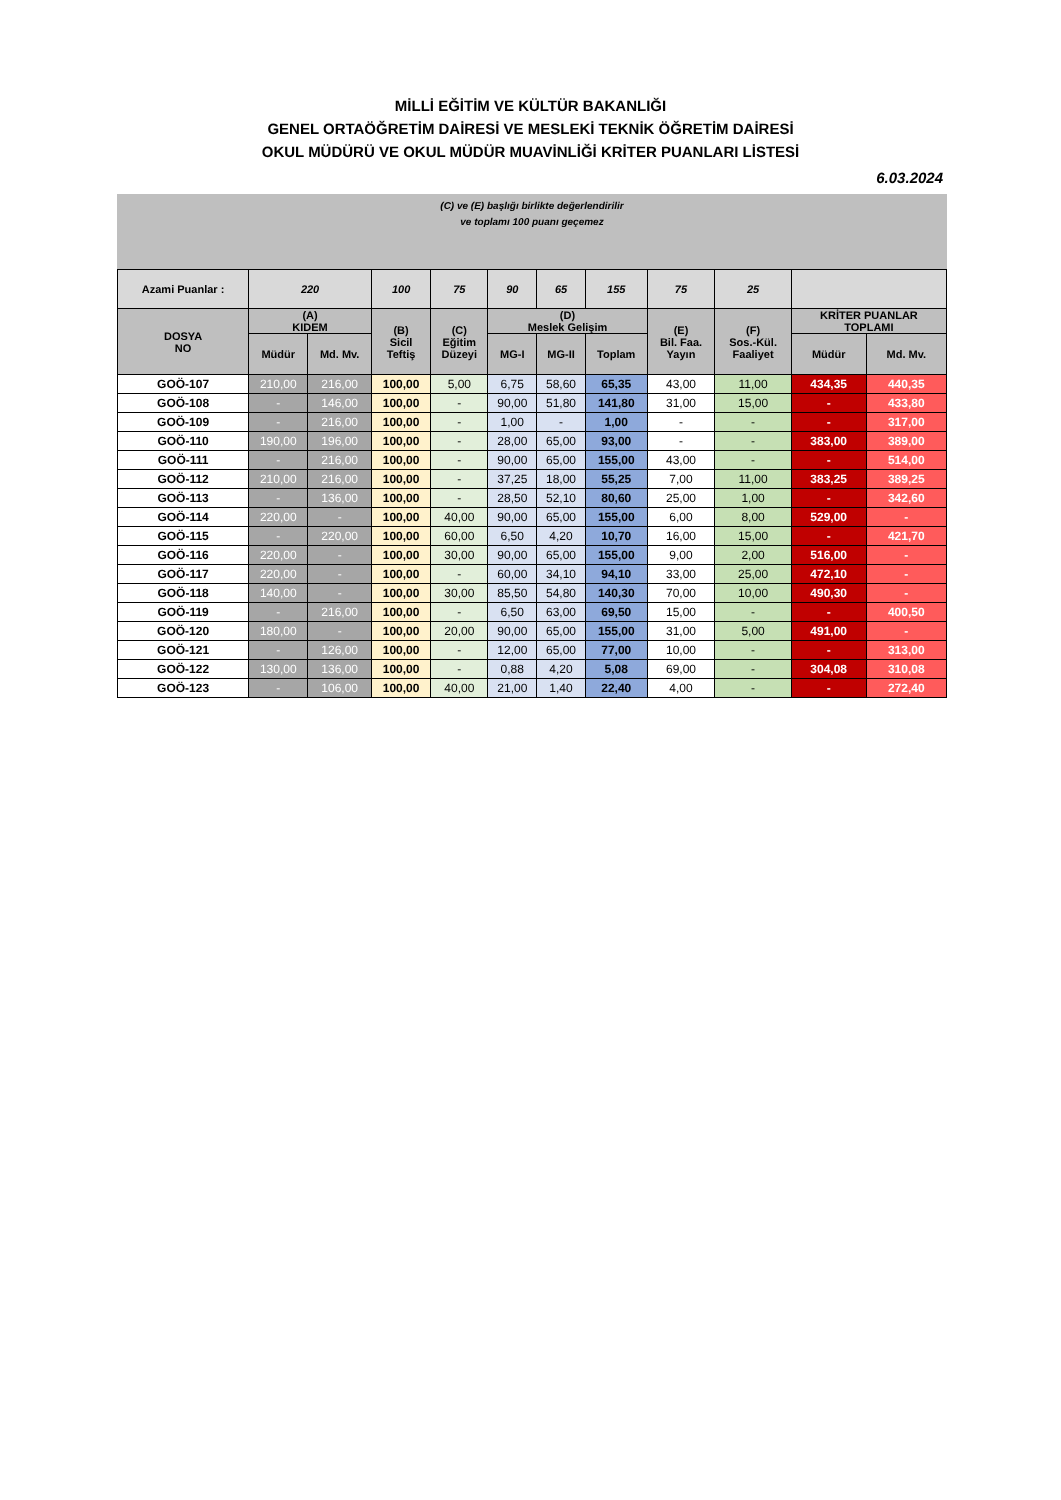MİLLİ EĞİTİM VE KÜLTÜR BAKANLIĞI
GENEL ORTAÖĞRETİM DAİRESİ VE MESLEKİ TEKNİK ÖĞRETİM DAİRESİ
OKUL MÜDÜRÜ VE OKUL MÜDÜR MUAVİNLİĞİ KRİTER PUANLARI LİSTESİ
6.03.2024
(C) ve (E) başlığı birlikte değerlendirilir
ve toplamı 100 puanı geçemez
| Azami Puanlar : | 220 | | 100 | 75 | 90 | 65 | 155 | 75 | 25 | | |
| --- | --- | --- | --- | --- | --- | --- | --- | --- | --- | --- | --- |
| DOSYA NO | (A) KIDEM | | (B) Sicil Teftiş | (C) Eğitim Düzeyi | (D) Meslek Gelişim | | | (E) Bil. Faa. Yayın | (F) Sos.-Kül. Faaliyet | KRİTER PUANLAR TOPLAMI | |
| | Müdür | Md. Mv. | | | MG-I | MG-II | Toplam | | | Müdür | Md. Mv. |
| GOÖ-107 | 210,00 | 216,00 | 100,00 | 5,00 | 6,75 | 58,60 | 65,35 | 43,00 | 11,00 | 434,35 | 440,35 |
| GOÖ-108 | - | 146,00 | 100,00 | - | 90,00 | 51,80 | 141,80 | 31,00 | 15,00 | - | 433,80 |
| GOÖ-109 | - | 216,00 | 100,00 | - | 1,00 | - | 1,00 | - | - | - | 317,00 |
| GOÖ-110 | 190,00 | 196,00 | 100,00 | - | 28,00 | 65,00 | 93,00 | - | - | 383,00 | 389,00 |
| GOÖ-111 | - | 216,00 | 100,00 | - | 90,00 | 65,00 | 155,00 | 43,00 | - | - | 514,00 |
| GOÖ-112 | 210,00 | 216,00 | 100,00 | - | 37,25 | 18,00 | 55,25 | 7,00 | 11,00 | 383,25 | 389,25 |
| GOÖ-113 | - | 136,00 | 100,00 | - | 28,50 | 52,10 | 80,60 | 25,00 | 1,00 | - | 342,60 |
| GOÖ-114 | 220,00 | - | 100,00 | 40,00 | 90,00 | 65,00 | 155,00 | 6,00 | 8,00 | 529,00 | - |
| GOÖ-115 | - | 220,00 | 100,00 | 60,00 | 6,50 | 4,20 | 10,70 | 16,00 | 15,00 | - | 421,70 |
| GOÖ-116 | 220,00 | - | 100,00 | 30,00 | 90,00 | 65,00 | 155,00 | 9,00 | 2,00 | 516,00 | - |
| GOÖ-117 | 220,00 | - | 100,00 | - | 60,00 | 34,10 | 94,10 | 33,00 | 25,00 | 472,10 | - |
| GOÖ-118 | 140,00 | - | 100,00 | 30,00 | 85,50 | 54,80 | 140,30 | 70,00 | 10,00 | 490,30 | - |
| GOÖ-119 | - | 216,00 | 100,00 | - | 6,50 | 63,00 | 69,50 | 15,00 | - | - | 400,50 |
| GOÖ-120 | 180,00 | - | 100,00 | 20,00 | 90,00 | 65,00 | 155,00 | 31,00 | 5,00 | 491,00 | - |
| GOÖ-121 | - | 126,00 | 100,00 | - | 12,00 | 65,00 | 77,00 | 10,00 | - | - | 313,00 |
| GOÖ-122 | 130,00 | 136,00 | 100,00 | - | 0,88 | 4,20 | 5,08 | 69,00 | - | 304,08 | 310,08 |
| GOÖ-123 | - | 106,00 | 100,00 | 40,00 | 21,00 | 1,40 | 22,40 | 4,00 | - | - | 272,40 |